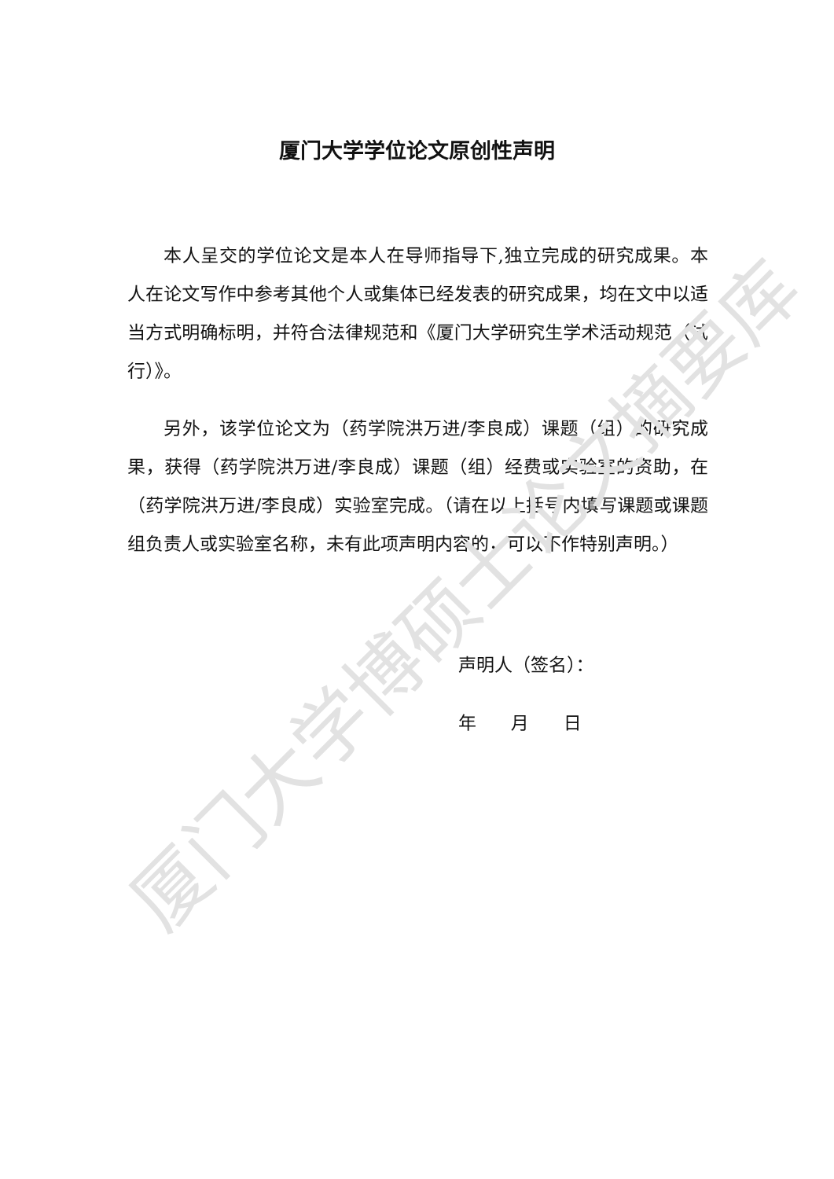厦门大学学位论文原创性声明
本人呈交的学位论文是本人在导师指导下,独立完成的研究成果。本人在论文写作中参考其他个人或集体已经发表的研究成果，均在文中以适当方式明确标明，并符合法律规范和《厦门大学研究生学术活动规范（试行）》。
另外，该学位论文为（药学院洪万进/李良成）课题（组）的研究成果，获得（药学院洪万进/李良成）课题（组）经费或实验室的资助，在（药学院洪万进/李良成）实验室完成。（请在以上括号内填写课题或课题组负责人或实验室名称，未有此项声明内容的，可以不作特别声明。）
声明人（签名）：
年 月 日
厦门大学博硕士论文摘要库